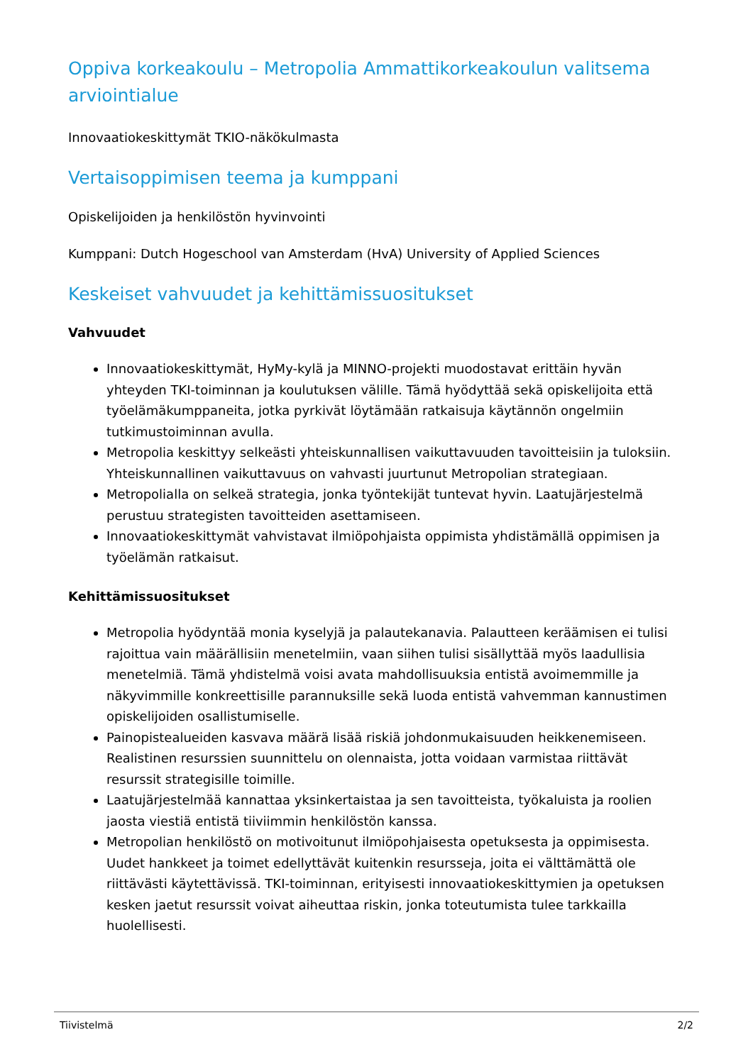Oppiva korkeakoulu – Metropolia Ammattikorkeakoulun valitsema arviointialue
Innovaatiokeskittymät TKIO-näkökulmasta
Vertaisoppimisen teema ja kumppani
Opiskelijoiden ja henkilöstön hyvinvointi
Kumppani: Dutch Hogeschool van Amsterdam (HvA) University of Applied Sciences
Keskeiset vahvuudet ja kehittämissuositukset
Vahvuudet
Innovaatiokeskittymät, HyMy-kylä ja MINNO-projekti muodostavat erittäin hyvän yhteyden TKI-toiminnan ja koulutuksen välille. Tämä hyödyttää sekä opiskelijoita että työelämäkumppaneita, jotka pyrkivät löytämään ratkaisuja käytännön ongelmiin tutkimustoiminnan avulla.
Metropolia keskittyy selkeästi yhteiskunnallisen vaikuttavuuden tavoitteisiin ja tuloksiin. Yhteiskunnallinen vaikuttavuus on vahvasti juurtunut Metropolian strategiaan.
Metropolialla on selkeä strategia, jonka työntekijät tuntevat hyvin. Laatujärjestelmä perustuu strategisten tavoitteiden asettamiseen.
Innovaatiokeskittymät vahvistavat ilmiöpohjaista oppimista yhdistämällä oppimisen ja työelämän ratkaisut.
Kehittämissuositukset
Metropolia hyödyntää monia kyselyjä ja palautekanavia. Palautteen keräämisen ei tulisi rajoittua vain määrällisiin menetelmiin, vaan siihen tulisi sisällyttää myös laadullisia menetelmiä. Tämä yhdistelmä voisi avata mahdollisuuksia entistä avoimemmille ja näkyvimmille konkreettisille parannuksille sekä luoda entistä vahvemman kannustimen opiskelijoiden osallistumiselle.
Painopistealueiden kasvava määrä lisää riskiä johdonmukaisuuden heikkenemiseen. Realistinen resurssien suunnittelu on olennaista, jotta voidaan varmistaa riittävät resurssit strategisille toimille.
Laatujärjestelmää kannattaa yksinkertaistaa ja sen tavoitteista, työkaluista ja roolien jaosta viestiä entistä tiiviimmin henkilöstön kanssa.
Metropolian henkilöstö on motivoitunut ilmiöpohjaisesta opetuksesta ja oppimisesta. Uudet hankkeet ja toimet edellyttävät kuitenkin resursseja, joita ei välttämättä ole riittävästi käytettävissä. TKI-toiminnan, erityisesti innovaatiokeskittymien ja opetuksen kesken jaetut resurssit voivat aiheuttaa riskin, jonka toteutumista tulee tarkkailla huolellisesti.
Tiivistelmä 2/2